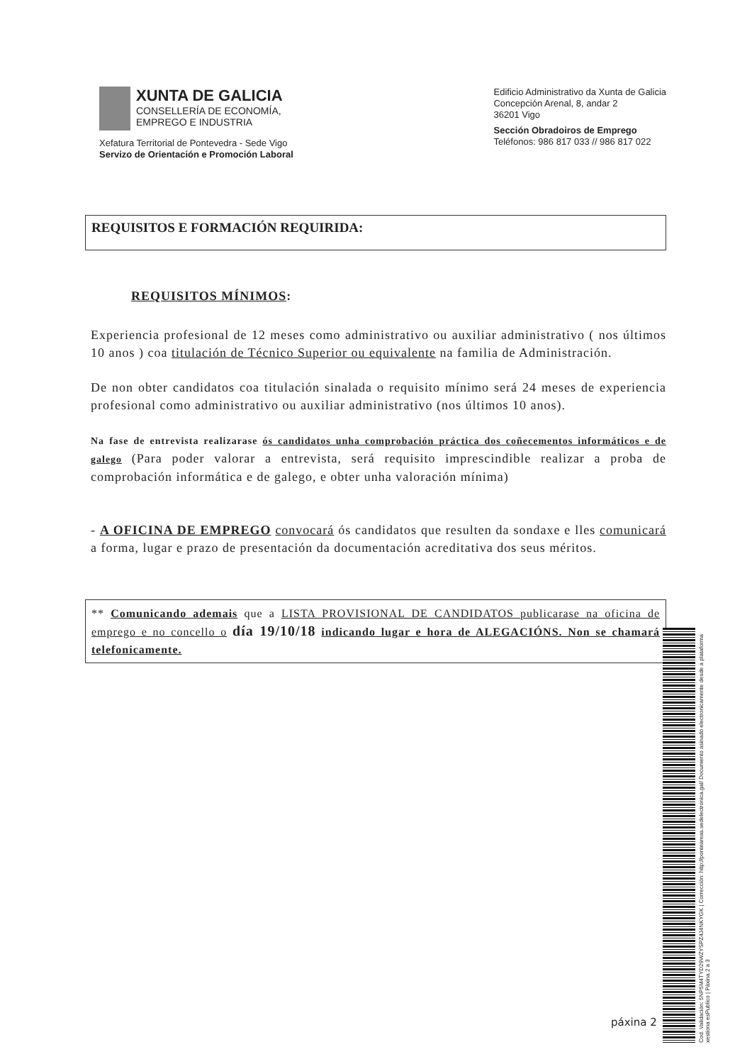XUNTA DE GALICIA
CONSELLERÍA DE ECONOMÍA,
EMPREGO E INDUSTRIA
Xefatura Territorial de Pontevedra - Sede Vigo
Servizo de Orientación e Promoción Laboral
Edificio Administrativo da Xunta de Galicia
Concepción Arenal, 8, andar 2
36201 Vigo
Sección Obradoiros de Emprego
Teléfonos: 986 817 033 // 986 817 022
REQUISITOS E FORMACIÓN REQUIRIDA:
REQUISITOS MÍNIMOS:
Experiencia profesional de 12 meses como administrativo ou auxiliar administrativo ( nos últimos 10 anos ) coa titulación de Técnico Superior ou equivalente na familia de Administración.
De non obter candidatos coa titulación sinalada o requisito mínimo será 24 meses de experiencia profesional como administrativo ou auxiliar administrativo (nos últimos 10 anos).
Na fase de entrevista realizarase ós candidatos unha comprobación práctica dos coñecementos informáticos e de galego (Para poder valorar a entrevista, será requisito imprescindible realizar a proba de comprobación informática e de galego, e obter unha valoración mínima)
- A OFICINA DE EMPREGO convocará ós candidatos que resulten da sondaxe e lles comunicará a forma, lugar e prazo de presentación da documentación acreditativa dos seus méritos.
** Comunicando ademais que a LISTA PROVISIONAL DE CANDIDATOS publicarase na oficina de emprego e no concello o día 19/10/18 indicando lugar e hora de ALEGACIÓNS. Non se chamará telefonicamente.
Cod. Validación: 5NP5M4TYD29WZYSPZ4J4NKYGK | Corrección: http://ponteareas.sedelectronica.gal/ Documento asinado electronicamente desde a plataforma xestiona esPublico | Páxina 2 a 3
páxina 2